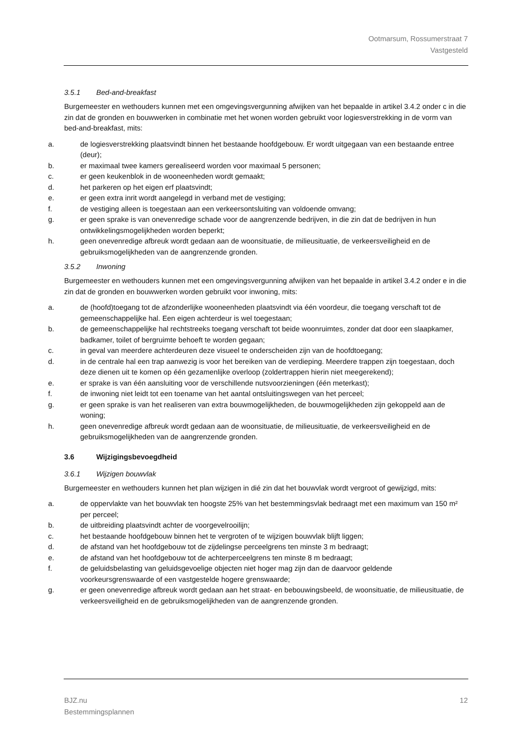Ootmarsum, Rossumerstraat 7
Vastgesteld
3.5.1 Bed-and-breakfast
Burgemeester en wethouders kunnen met een omgevingsvergunning afwijken van het bepaalde in artikel 3.4.2 onder c in die zin dat de gronden en bouwwerken in combinatie met het wonen worden gebruikt voor logiesverstrekking in de vorm van bed-and-breakfast, mits:
a. de logiesverstrekking plaatsvindt binnen het bestaande hoofdgebouw. Er wordt uitgegaan van een bestaande entree (deur);
b. er maximaal twee kamers gerealiseerd worden voor maximaal 5 personen;
c. er geen keukenblok in de wooneenheden wordt gemaakt;
d. het parkeren op het eigen erf plaatsvindt;
e. er geen extra inrit wordt aangelegd in verband met de vestiging;
f. de vestiging alleen is toegestaan aan een verkeersontsluiting van voldoende omvang;
g. er geen sprake is van onevenredige schade voor de aangrenzende bedrijven, in die zin dat de bedrijven in hun ontwikkelingsmogelijkheden worden beperkt;
h. geen onevenredige afbreuk wordt gedaan aan de woonsituatie, de milieusituatie, de verkeersveiligheid en de gebruiksmogelijkheden van de aangrenzende gronden.
3.5.2 Inwoning
Burgemeester en wethouders kunnen met een omgevingsvergunning afwijken van het bepaalde in artikel 3.4.2 onder e in die zin dat de gronden en bouwwerken worden gebruikt voor inwoning, mits:
a. de (hoofd)toegang tot de afzonderlijke wooneenheden plaatsvindt via één voordeur, die toegang verschaft tot de gemeenschappelijke hal. Een eigen achterdeur is wel toegestaan;
b. de gemeenschappelijke hal rechtstreeks toegang verschaft tot beide woonruimtes, zonder dat door een slaapkamer, badkamer, toilet of bergruimte behoeft te worden gegaan;
c. in geval van meerdere achterdeuren deze visueel te onderscheiden zijn van de hoofdtoegang;
d. in de centrale hal een trap aanwezig is voor het bereiken van de verdieping. Meerdere trappen zijn toegestaan, doch deze dienen uit te komen op één gezamenlijke overloop (zoldertrappen hierin niet meegerekend);
e. er sprake is van één aansluiting voor de verschillende nutsvoorzieningen (één meterkast);
f. de inwoning niet leidt tot een toename van het aantal ontsluitingswegen van het perceel;
g. er geen sprake is van het realiseren van extra bouwmogelijkheden, de bouwmogelijkheden zijn gekoppeld aan de woning;
h. geen onevenredige afbreuk wordt gedaan aan de woonsituatie, de milieusituatie, de verkeersveiligheid en de gebruiksmogelijkheden van de aangrenzende gronden.
3.6 Wijzigingsbevoegdheid
3.6.1 Wijzigen bouwvlak
Burgemeester en wethouders kunnen het plan wijzigen in dié zin dat het bouwvlak wordt vergroot of gewijzigd, mits:
a. de oppervlakte van het bouwvlak ten hoogste 25% van het bestemmingsvlak bedraagt met een maximum van 150 m² per perceel;
b. de uitbreiding plaatsvindt achter de voorgevelrooilijn;
c. het bestaande hoofdgebouw binnen het te vergroten of te wijzigen bouwvlak blijft liggen;
d. de afstand van het hoofdgebouw tot de zijdelingse perceelgrens ten minste 3 m bedraagt;
e. de afstand van het hoofdgebouw tot de achterperceelgrens ten minste 8 m bedraagt;
f. de geluidsbelasting van geluidsgevoelige objecten niet hoger mag zijn dan de daarvoor geldende voorkeursgrenswaarde of een vastgestelde hogere grenswaarde;
g. er geen onevenredige afbreuk wordt gedaan aan het straat- en bebouwingsbeeld, de woonsituatie, de milieusituatie, de verkeersveiligheid en de gebruiksmogelijkheden van de aangrenzende gronden.
BJZ.nu
Bestemmingsplannen
12